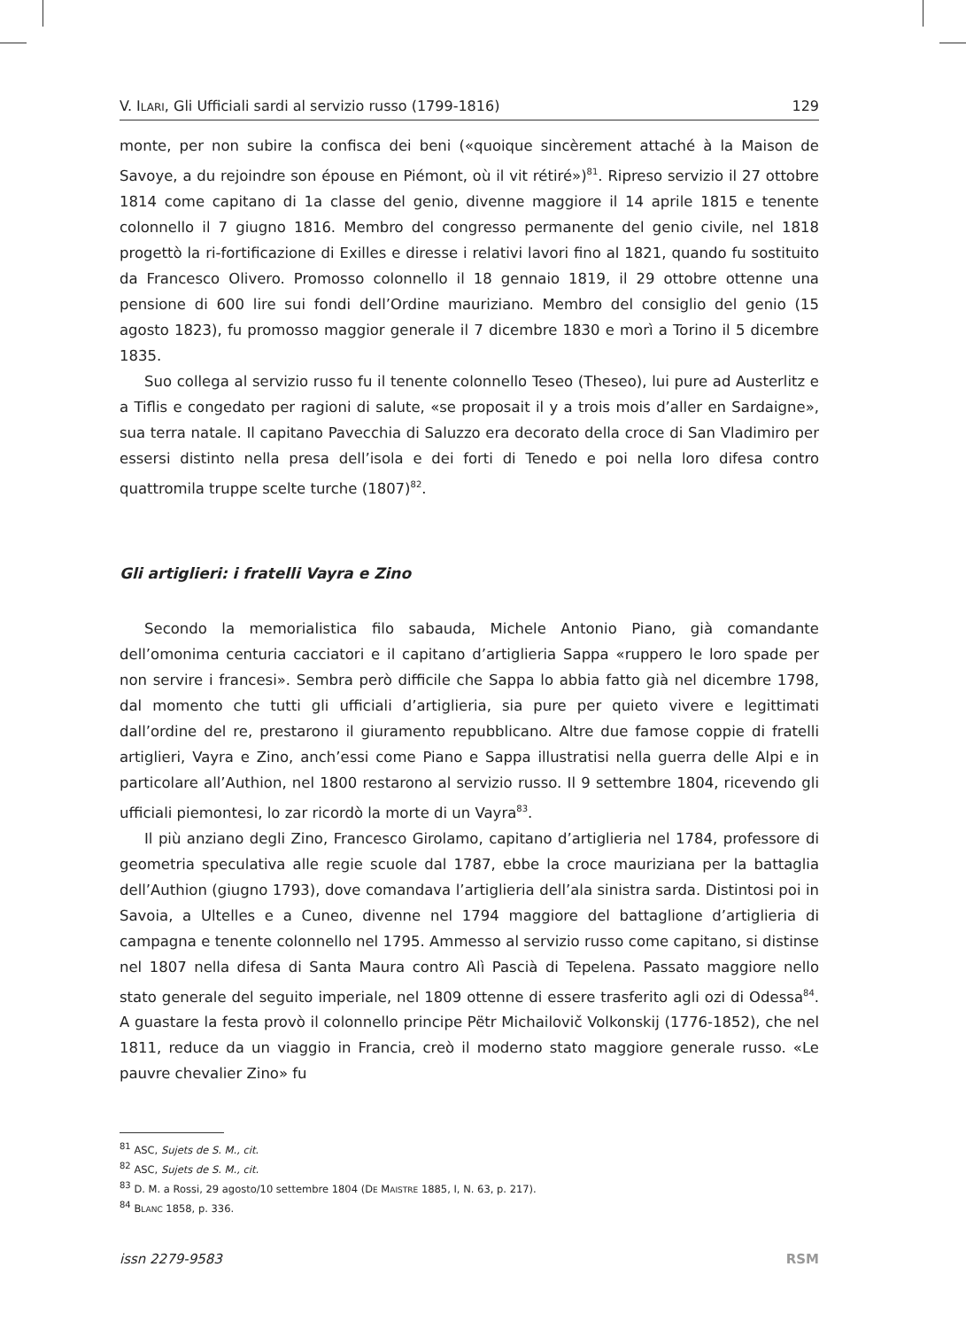V. ILARI, Gli Ufficiali sardi al servizio russo (1799-1816) 129
monte, per non subire la confisca dei beni («quoique sincèrement attaché à la Maison de Savoye, a du rejoindre son épouse en Piémont, où il vit rétiré»)<sup>81</sup>. Ripreso servizio il 27 ottobre 1814 come capitano di 1a classe del genio, divenne maggiore il 14 aprile 1815 e tenente colonnello il 7 giugno 1816. Membro del congresso permanente del genio civile, nel 1818 progettò la ri-fortificazione di Exilles e diresse i relativi lavori fino al 1821, quando fu sostituito da Francesco Olivero. Promosso colonnello il 18 gennaio 1819, il 29 ottobre ottenne una pensione di 600 lire sui fondi dell’Ordine mauriziano. Membro del consiglio del genio (15 agosto 1823), fu promosso maggior generale il 7 dicembre 1830 e morì a Torino il 5 dicembre 1835.
Suo collega al servizio russo fu il tenente colonnello Teseo (Theseo), lui pure ad Austerlitz e a Tiflis e congedato per ragioni di salute, «se proposait il y a trois mois d’aller en Sardaigne», sua terra natale. Il capitano Pavecchia di Saluzzo era decorato della croce di San Vladimiro per essersi distinto nella presa dell’isola e dei forti di Tenedo e poi nella loro difesa contro quattromila truppe scelte turche (1807)<sup>82</sup>.
Gli artiglieri: i fratelli Vayra e Zino
Secondo la memorialistica filo sabauda, Michele Antonio Piano, già comandante dell’omonima centuria cacciatori e il capitano d’artiglieria Sappa «ruppero le loro spade per non servire i francesi». Sembra però difficile che Sappa lo abbia fatto già nel dicembre 1798, dal momento che tutti gli ufficiali d’artiglieria, sia pure per quieto vivere e legittimati dall’ordine del re, prestarono il giuramento repubblicano. Altre due famose coppie di fratelli artiglieri, Vayra e Zino, anch’essi come Piano e Sappa illustratisi nella guerra delle Alpi e in particolare all’Authion, nel 1800 restarono al servizio russo. Il 9 settembre 1804, ricevendo gli ufficiali piemontesi, lo zar ricordò la morte di un Vayra<sup>83</sup>.
Il più anziano degli Zino, Francesco Girolamo, capitano d’artiglieria nel 1784, professore di geometria speculativa alle regie scuole dal 1787, ebbe la croce mauriziana per la battaglia dell’Authion (giugno 1793), dove comandava l’artiglieria dell’ala sinistra sarda. Distintosi poi in Savoia, a Ultelles e a Cuneo, divenne nel 1794 maggiore del battaglione d’artiglieria di campagna e tenente colonnello nel 1795. Ammesso al servizio russo come capitano, si distinse nel 1807 nella difesa di Santa Maura contro Alì Pascià di Tepelena. Passato maggiore nello stato generale del seguito imperiale, nel 1809 ottenne di essere trasferito agli ozi di Odessa<sup>84</sup>. A guastare la festa provò il colonnello principe Pëtr Michailovič Volkonskij (1776-1852), che nel 1811, reduce da un viaggio in Francia, creò il moderno stato maggiore generale russo. «Le pauvre chevalier Zino» fu
<sup>81</sup> ASC, Sujets de S. M., cit.
<sup>82</sup> ASC, Sujets de S. M., cit.
<sup>83</sup> D. M. a Rossi, 29 agosto/10 settembre 1804 (DE MAISTRE 1885, I, N. 63, p. 217).
<sup>84</sup> BLANC 1858, p. 336.
issn 2279-9583 RSM